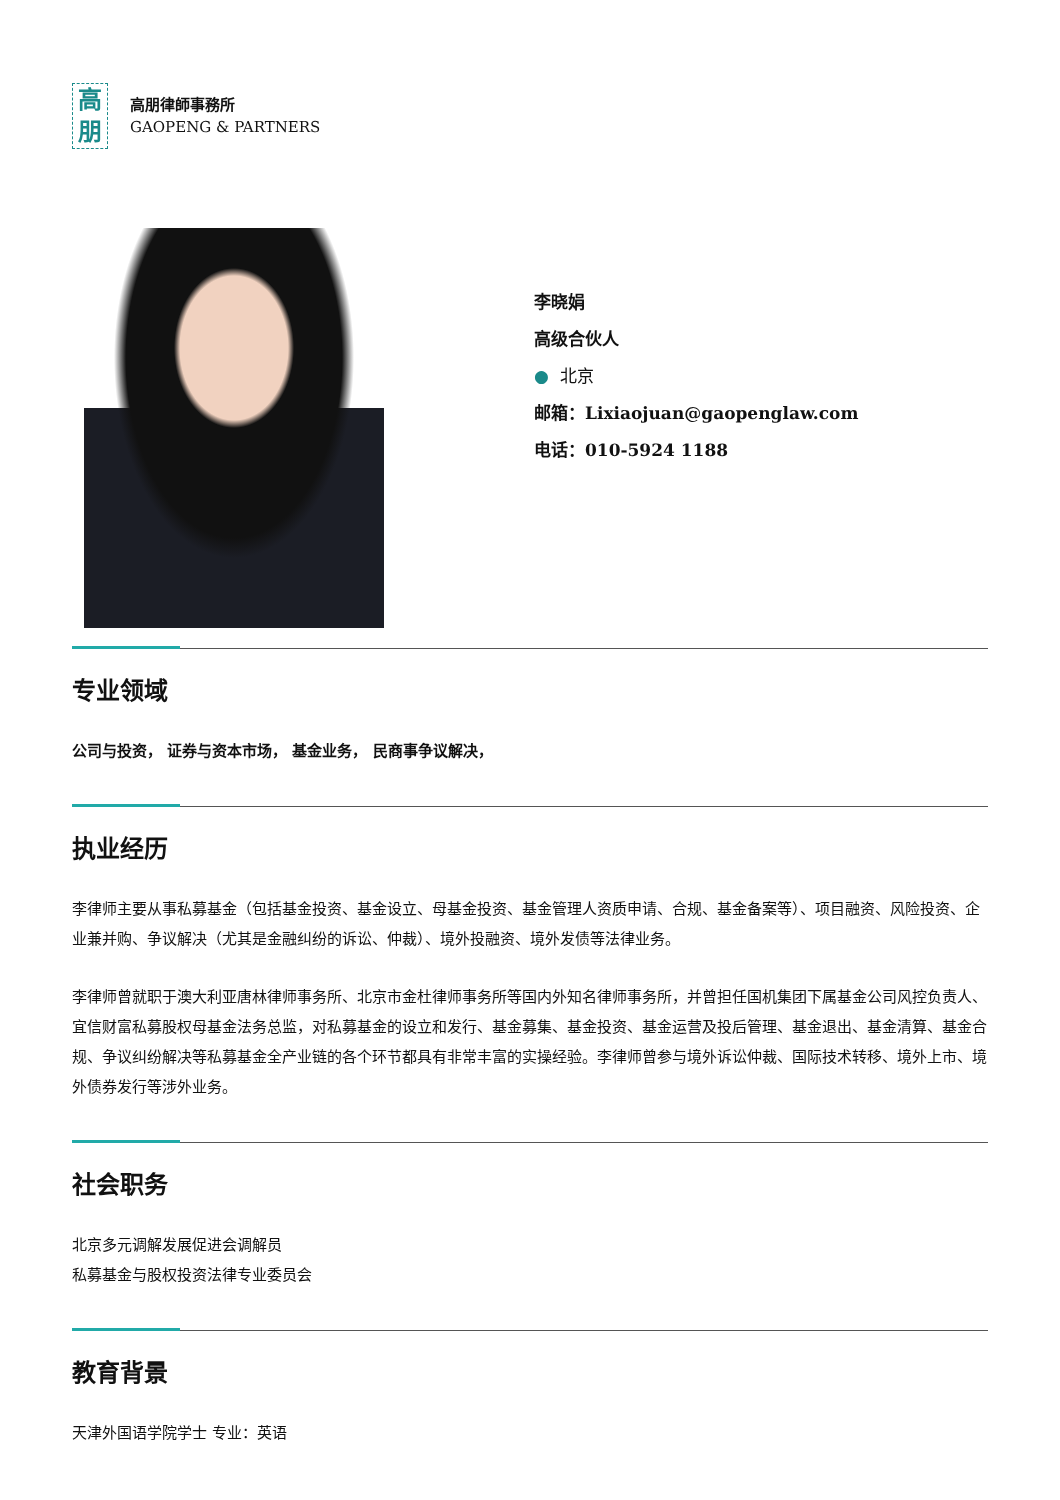高
朋
高朋律師事務所
GAOPENG & PARTNERS
李晓娟
高级合伙人
● 北京
邮箱：Lixiaojuan@gaopenglaw.com
电话：010-5924 1188
专业领域
公司与投资， 证券与资本市场， 基金业务， 民商事争议解决，
执业经历
李律师主要从事私募基金（包括基金投资、基金设立、母基金投资、基金管理人资质申请、合规、基金备案等）、项目融资、风险投资、企业兼并购、争议解决（尤其是金融纠纷的诉讼、仲裁）、境外投融资、境外发债等法律业务。
李律师曾就职于澳大利亚唐林律师事务所、北京市金杜律师事务所等国内外知名律师事务所，并曾担任国机集团下属基金公司风控负责人、宜信财富私募股权母基金法务总监，对私募基金的设立和发行、基金募集、基金投资、基金运营及投后管理、基金退出、基金清算、基金合规、争议纠纷解决等私募基金全产业链的各个环节都具有非常丰富的实操经验。李律师曾参与境外诉讼仲裁、国际技术转移、境外上市、境外债券发行等涉外业务。
社会职务
北京多元调解发展促进会调解员
私募基金与股权投资法律专业委员会
教育背景
天津外国语学院学士 专业：英语